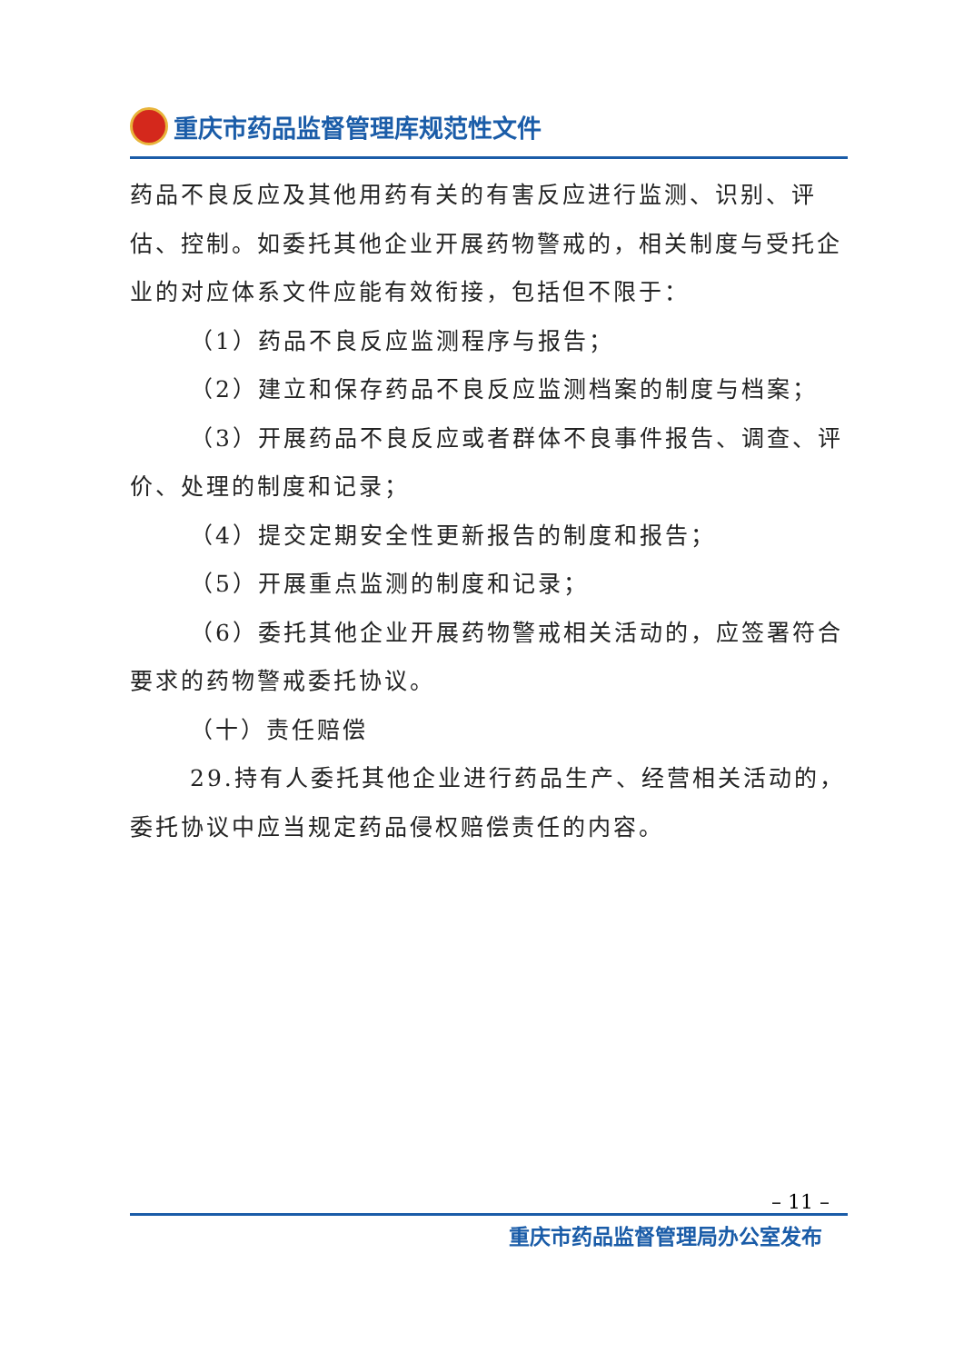重庆市药品监督管理库规范性文件
药品不良反应及其他用药有关的有害反应进行监测、识别、评估、控制。如委托其他企业开展药物警戒的，相关制度与受托企业的对应体系文件应能有效衔接，包括但不限于：
（1）药品不良反应监测程序与报告；
（2）建立和保存药品不良反应监测档案的制度与档案；
（3）开展药品不良反应或者群体不良事件报告、调查、评价、处理的制度和记录；
（4）提交定期安全性更新报告的制度和报告；
（5）开展重点监测的制度和记录；
（6）委托其他企业开展药物警戒相关活动的，应签署符合要求的药物警戒委托协议。
（十）责任赔偿
29.持有人委托其他企业进行药品生产、经营相关活动的，委托协议中应当规定药品侵权赔偿责任的内容。
– 11 –
重庆市药品监督管理局办公室发布